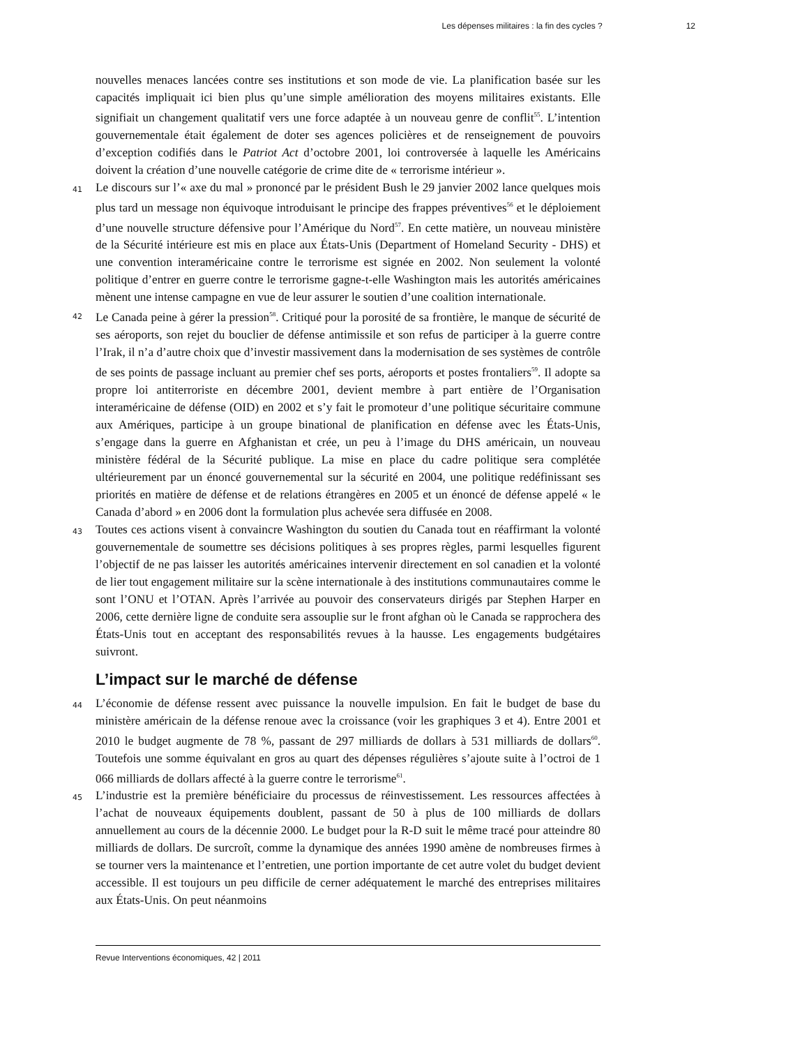Les dépenses militaires : la fin des cycles ? 12
nouvelles menaces lancées contre ses institutions et son mode de vie. La planification basée sur les capacités impliquait ici bien plus qu’une simple amélioration des moyens militaires existants. Elle signifiait un changement qualitatif vers une force adaptée à un nouveau genre de conflit<sup>55</sup>. L’intention gouvernementale était également de doter ses agences policières et de renseignement de pouvoirs d’exception codifiés dans le Patriot Act d’octobre 2001, loi controversée à laquelle les Américains doivent la création d’une nouvelle catégorie de crime dite de « terrorisme intérieur ».
41
Le discours sur l’« axe du mal » prononcé par le président Bush le 29 janvier 2002 lance quelques mois plus tard un message non équivoque introduisant le principe des frappes préventives<sup>56</sup> et le déploiement d’une nouvelle structure défensive pour l’Amérique du Nord<sup>57</sup>. En cette matière, un nouveau ministère de la Sécurité intérieure est mis en place aux États-Unis (Department of Homeland Security - DHS) et une convention interaméricaine contre le terrorisme est signée en 2002. Non seulement la volonté politique d’entrer en guerre contre le terrorisme gagne-t-elle Washington mais les autorités américaines mènent une intense campagne en vue de leur assurer le soutien d’une coalition internationale.
42
Le Canada peine à gérer la pression<sup>58</sup>. Critiqué pour la porosité de sa frontière, le manque de sécurité de ses aéroports, son rejet du bouclier de défense antimissile et son refus de participer à la guerre contre l’Irak, il n’a d’autre choix que d’investir massivement dans la modernisation de ses systèmes de contrôle de ses points de passage incluant au premier chef ses ports, aéroports et postes frontaliers<sup>59</sup>. Il adopte sa propre loi antiterroriste en décembre 2001, devient membre à part entière de l’Organisation interaméricaine de défense (OID) en 2002 et s’y fait le promoteur d’une politique sécuritaire commune aux Amériques, participe à un groupe binational de planification en défense avec les États-Unis, s’engage dans la guerre en Afghanistan et crée, un peu à l’image du DHS américain, un nouveau ministère fédéral de la Sécurité publique. La mise en place du cadre politique sera complétée ultérieurement par un énoncé gouvernemental sur la sécurité en 2004, une politique redéfinissant ses priorités en matière de défense et de relations étrangères en 2005 et un énoncé de défense appelé « le Canada d’abord » en 2006 dont la formulation plus achevée sera diffusée en 2008.
43
Toutes ces actions visent à convaincre Washington du soutien du Canada tout en réaffirmant la volonté gouvernementale de soumettre ses décisions politiques à ses propres règles, parmi lesquelles figurent l’objectif de ne pas laisser les autorités américaines intervenir directement en sol canadien et la volonté de lier tout engagement militaire sur la scène internationale à des institutions communautaires comme le sont l’ONU et l’OTAN. Après l’arrivée au pouvoir des conservateurs dirigés par Stephen Harper en 2006, cette dernière ligne de conduite sera assouplie sur le front afghan où le Canada se rapprochera des États-Unis tout en acceptant des responsabilités revues à la hausse. Les engagements budgétaires suivront.
L’impact sur le marché de défense
44
L’économie de défense ressent avec puissance la nouvelle impulsion. En fait le budget de base du ministère américain de la défense renoue avec la croissance (voir les graphiques 3 et 4). Entre 2001 et 2010 le budget augmente de 78 %, passant de 297 milliards de dollars à 531 milliards de dollars<sup>60</sup>. Toutefois une somme équivalant en gros au quart des dépenses régulières s’ajoute suite à l’octroi de 1 066 milliards de dollars affecté à la guerre contre le terrorisme<sup>61</sup>.
45
L’industrie est la première bénéficiaire du processus de réinvestissement. Les ressources affectées à l’achat de nouveaux équipements doublent, passant de 50 à plus de 100 milliards de dollars annuellement au cours de la décennie 2000. Le budget pour la R-D suit le même tracé pour atteindre 80 milliards de dollars. De surcroît, comme la dynamique des années 1990 amène de nombreuses firmes à se tourner vers la maintenance et l’entretien, une portion importante de cet autre volet du budget devient accessible. Il est toujours un peu difficile de cerner adéquatement le marché des entreprises militaires aux États-Unis. On peut néanmoins
Revue Interventions économiques, 42 | 2011